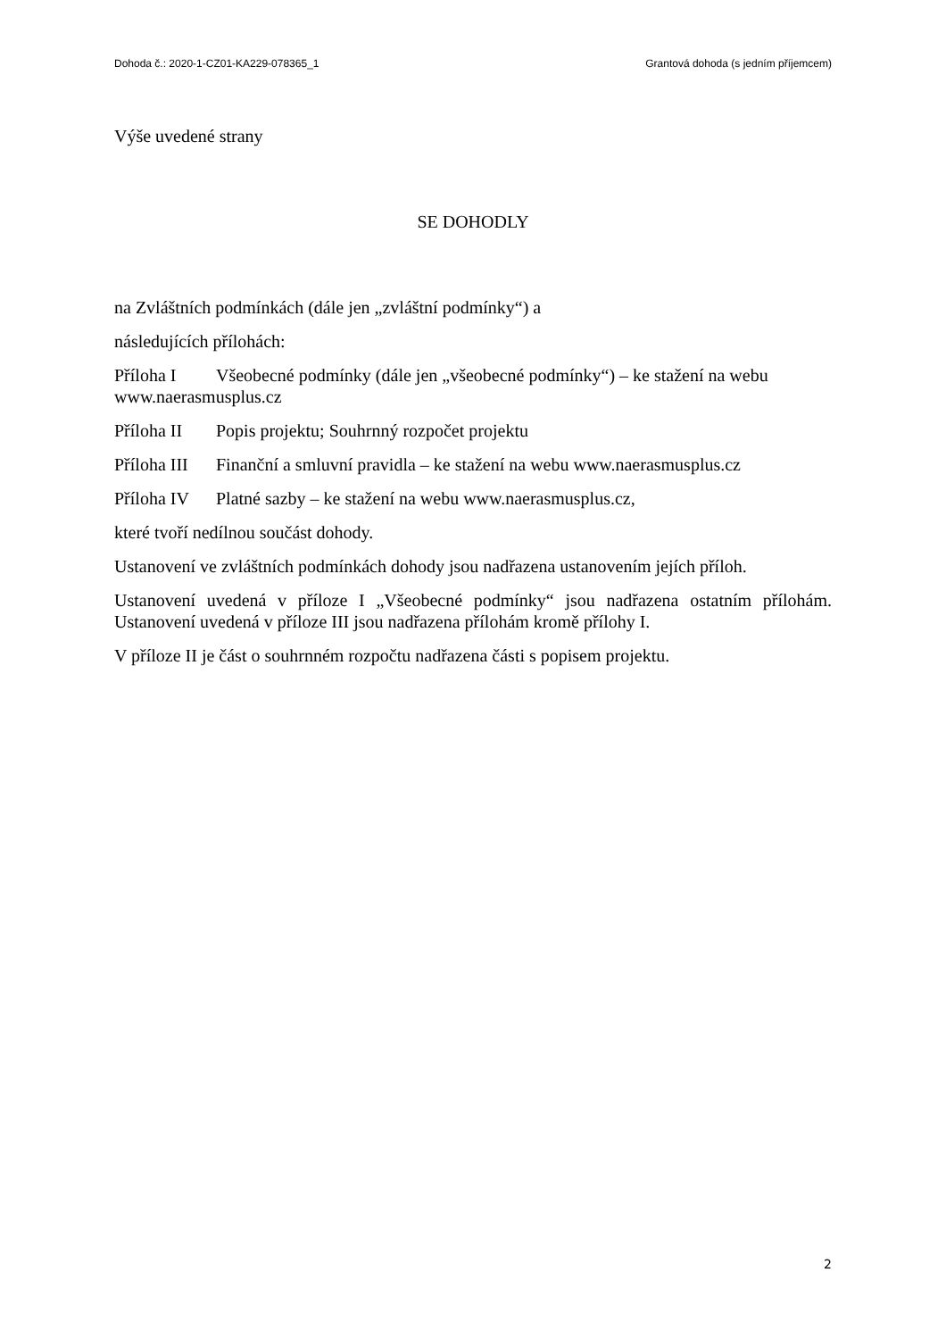Dohoda č.: 2020-1-CZ01-KA229-078365_1 Grantová dohoda (s jedním příjemcem)
Výše uvedené strany
SE DOHODLY
na Zvláštních podmínkách (dále jen „zvláštní podmínky“) a
následujících přílohách:
Příloha I Všeobecné podmínky (dále jen „všeobecné podmínky“) – ke stažení na webu www.naerasmusplus.cz
Příloha II Popis projektu; Souhrnný rozpočet projektu
Příloha III Finanční a smluvní pravidla – ke stažení na webu www.naerasmusplus.cz
Příloha IV Platné sazby – ke stažení na webu www.naerasmusplus.cz,
které tvoří nedílnou součást dohody.
Ustanovení ve zvláštních podmínkách dohody jsou nadřazena ustanovením jejích příloh.
Ustanovení uvedená v příloze I „Všeobecné podmínky“ jsou nadřazena ostatním přílohám. Ustanovení uvedená v příloze III jsou nadřazena přílohám kromě přílohy I.
V příloze II je část o souhrnném rozpočtu nadřazena části s popisem projektu.
2